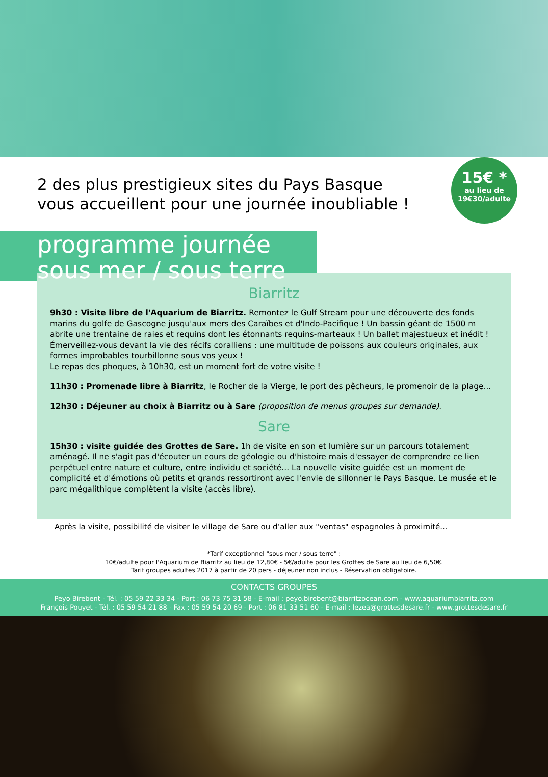2 des plus prestigieux sites du Pays Basque
vous accueillent pour une journée inoubliable !
15€ *
au lieu de
19€30/adulte
programme journée
sous mer / sous terre
Biarritz
9h30 : Visite libre de l'Aquarium de Biarritz. Remontez le Gulf Stream pour une découverte des fonds marins du golfe de Gascogne jusqu'aux mers des Caraïbes et d'Indo-Pacifique ! Un bassin géant de 1500 m abrite une trentaine de raies et requins dont les étonnants requins-marteaux ! Un ballet majestueux et inédit ! Émerveillez-vous devant la vie des récifs coralliens : une multitude de poissons aux couleurs originales, aux formes improbables tourbillonne sous vos yeux !
Le repas des phoques, à 10h30, est un moment fort de votre visite !
11h30 : Promenade libre à Biarritz, le Rocher de la Vierge, le port des pêcheurs, le promenoir de la plage...
12h30 : Déjeuner au choix à Biarritz ou à Sare (proposition de menus groupes sur demande).
Sare
15h30 : visite guidée des Grottes de Sare. 1h de visite en son et lumière sur un parcours totalement aménagé. Il ne s'agit pas d'écouter un cours de géologie ou d'histoire mais d'essayer de comprendre ce lien perpétuel entre nature et culture, entre individu et société... La nouvelle visite guidée est un moment de complicité et d'émotions où petits et grands ressortiront avec l'envie de sillonner le Pays Basque. Le musée et le parc mégalithique complètent la visite (accès libre).
Après la visite, possibilité de visiter le village de Sare ou d’aller aux "ventas" espagnoles à proximité...
*Tarif exceptionnel "sous mer / sous terre" :
10€/adulte pour l'Aquarium de Biarritz au lieu de 12,80€ - 5€/adulte pour les Grottes de Sare au lieu de 6,50€.
Tarif groupes adultes 2017 à partir de 20 pers - déjeuner non inclus - Réservation obligatoire.
CONTACTS GROUPES
Peyo Birebent - Tél. : 05 59 22 33 34 - Port : 06 73 75 31 58 - E-mail : peyo.birebent@biarritzocean.com - www.aquariumbiarritz.com
François Pouyet - Tél. : 05 59 54 21 88 - Fax : 05 59 54 20 69 - Port : 06 81 33 51 60 - E-mail : lezea@grottesdesare.fr - www.grottesdesare.fr